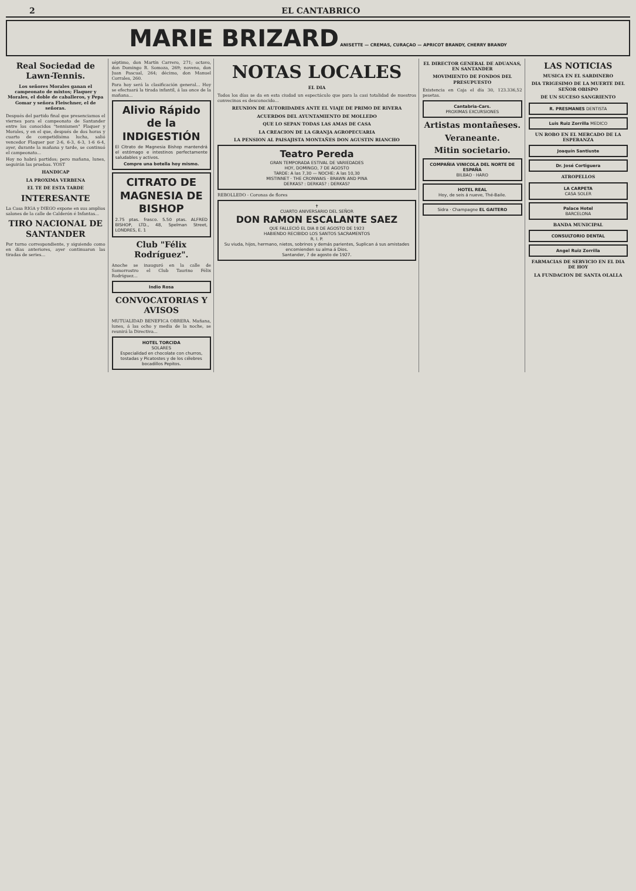2 EL CANTABRICO
MARIE BRIZARD ANISETTE — CREMAS, CURAÇAO — APRICOT BRANDY, CHERRY BRANDY
Real Sociedad de Lawn-Tennis.
Los señores Morales ganan el campeonato de mixtos; Flaquer y Morales, el doble de caballeros, y Pepa Gomar y señora Fleischner, el de señoras.
Después del partido final que presenciamos el viernes para el campeonato de Santander entre los conocidos "tennismen" Flaquer y Morales, y en el que, después de dos horas y cuarto de competidísima lucha, salió vencedor Flaquer por 2-6, 6-3, 6-3, 1-6 6-4, ayer, durante la mañana y tarde, se continuó el campeonato...
Hoy no habrá partidos; pero mañana, lunes, seguirán las pruebas. YOST
HANDICAP
LA PROXIMA VERBENA
EL TE DE ESTA TARDE
INTERESANTE
La Casa RIGA y DIEGO expone en sus amplios salones de la calle de Calderón é Infantas...
TIRO NACIONAL DE SANTANDER
Por turno correspondiente, y siguiendo como en días anteriores, ayer continuaron las tiradas de series...
séptimo, don Martín Carrero, 271; octavo, don Domingo R. Somoza, 269; noveno, don Juan Pascual, 264; décimo, don Manuel Corrales, 260.
Para hoy será la clasificación general... Hoy se efectuará la tirada infantil, á las once de la mañana...
Alivio Rápido de la INDIGESTIÓN
El Citrato de Magnesia Bishop mantendrá el estómago e intestinos perfectamente saludables y activos.
Compre una botella hoy mismo.
CITRATO DE MAGNESIA DE BISHOP
2.75 ptas. frasco. 5.50 ptas. ALFRED BISHOP, LTD., 48, Spelman Street, LONDRES, E. 1
Club "Félix Rodríguez".
Anoche se inauguró en la calle de Somorrostro el Club Taurino Félix Rodríguez...
Indio Rosa
CONVOCATORIAS Y AVISOS
MUTUALIDAD BENEFICA OBRERA. Mañana, lunes, á las ocho y media de la noche, se reunirá la Directiva...
HOTEL TORCIDA
SOLARES
Especialidad en chocolate con churros, tostadas y Picatostes y de los célebres bocadillos Pepitos.
NOTAS LOCALES
EL DIA
Todos los días se da en esta ciudad un espectáculo que para la casi totalidad de nuestros convecinos es desconocido...
REUNION DE AUTORIDADES ANTE EL VIAJE DE PRIMO DE RIVERA
ACUERDOS DEL AYUNTAMIENTO DE MOLLEDO
QUE LO SEPAN TODAS LAS AMAS DE CASA
LA CREACION DE LA GRANJA AGROPECUARIA
LA PENSION AL PAISAJISTA MONTAÑES DON AGUSTIN RIANCHO
Teatro Pereda
GRAN TEMPORADA ESTIVAL DE VARIEDADES
HOY, DOMINGO, 7 DE AGOSTO
TARDE: A las 7,30 — NOCHE: A las 10,30
MISTINNET · THE CRONWAIS · BRAWN AND PINA
DERKAS? : DERKAS? : DERKAS?
REBOLLEDO - Coronas de flores
✝
CUARTO ANIVERSARIO DEL SEÑOR
DON RAMON ESCALANTE SAEZ
QUE FALLECIÓ EL DIA 8 DE AGOSTO DE 1923
HABIENDO RECIBIDO LOS SANTOS SACRAMENTOS
R. I. P.
Su viuda, hijos, hermano, nietos, sobrinos y demás parientes, Suplican á sus amistades encomienden su alma á Dios.
Santander, 7 de agosto de 1927.
EL DIRECTOR GENERAL DE ADUANAS, EN SANTANDER
MOVIMIENTO DE FONDOS DEL PRESUPUESTO
Existencia en Caja el día 30, 123.336,52 pesetas.
Cantabria-Cars.
PROXIMAS EXCURSIONES
Artistas montañeses.
Veraneante.
Mitin societario.
COMPAÑIA VINICOLA DEL NORTE DE ESPAÑA
BILBAO · HARO
HOTEL REAL
Hoy, de seis á nueve, Thé-Baile.
Sidra · Champagne EL GAITERO
LAS NOTICIAS
MUSICA EN EL SARDINERO
DIA TRIGESIMO DE LA MUERTE DEL SEÑOR OBISPO
DE UN SUCESO SANGRIENTO
R. PRESMANES DENTISTA
Luis Ruiz Zorrilla MEDICO
UN ROBO EN EL MERCADO DE LA ESPERANZA
Joaquín Santiuste
Dr. José Cortiguera
ATROPELLOS
LA CARPETA
CASA SOLER
Palace Hotel
BARCELONA
BANDA MUNICIPAL
CONSULTORIO DENTAL
Angel Ruiz Zorrilla
FARMACIAS DE SERVICIO EN EL DIA DE HOY
LA FUNDACION DE SANTA OLALLA